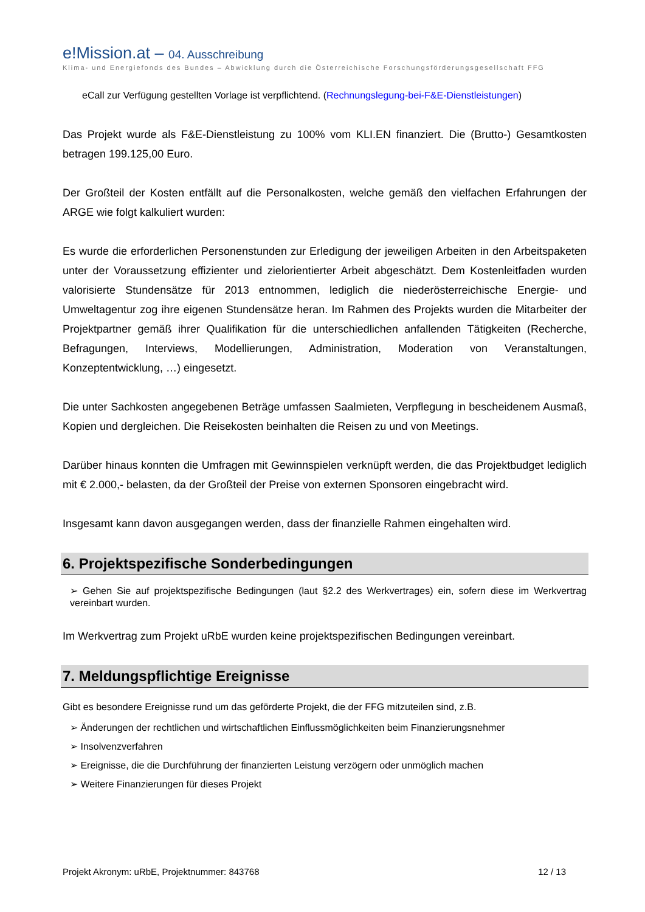e!Mission.at – 04. Ausschreibung
Klima- und Energiefonds des Bundes – Abwicklung durch die Österreichische Forschungsförderungsgesellschaft FFG
eCall zur Verfügung gestellten Vorlage ist verpflichtend. (Rechnungslegung-bei-F&E-Dienstleistungen)
Das Projekt wurde als F&E-Dienstleistung zu 100% vom KLI.EN finanziert. Die (Brutto-) Gesamtkosten betragen 199.125,00 Euro.
Der Großteil der Kosten entfällt auf die Personalkosten, welche gemäß den vielfachen Erfahrungen der ARGE wie folgt kalkuliert wurden:
Es wurde die erforderlichen Personenstunden zur Erledigung der jeweiligen Arbeiten in den Arbeitspaketen unter der Voraussetzung effizienter und zielorientierter Arbeit abgeschätzt. Dem Kostenleitfaden wurden valorisierte Stundensätze für 2013 entnommen, lediglich die niederösterreichische Energie- und Umweltagentur zog ihre eigenen Stundensätze heran. Im Rahmen des Projekts wurden die Mitarbeiter der Projektpartner gemäß ihrer Qualifikation für die unterschiedlichen anfallenden Tätigkeiten (Recherche, Befragungen, Interviews, Modellierungen, Administration, Moderation von Veranstaltungen, Konzeptentwicklung, …) eingesetzt.
Die unter Sachkosten angegebenen Beträge umfassen Saalmieten, Verpflegung in bescheidenem Ausmaß, Kopien und dergleichen. Die Reisekosten beinhalten die Reisen zu und von Meetings.
Darüber hinaus konnten die Umfragen mit Gewinnspielen verknüpft werden, die das Projektbudget lediglich mit € 2.000,- belasten, da der Großteil der Preise von externen Sponsoren eingebracht wird.
Insgesamt kann davon ausgegangen werden, dass der finanzielle Rahmen eingehalten wird.
6. Projektspezifische Sonderbedingungen
➢ Gehen Sie auf projektspezifische Bedingungen (laut §2.2 des Werkvertrages) ein, sofern diese im Werkvertrag vereinbart wurden.
Im Werkvertrag zum Projekt uRbE wurden keine projektspezifischen Bedingungen vereinbart.
7. Meldungspflichtige Ereignisse
Gibt es besondere Ereignisse rund um das geförderte Projekt, die der FFG mitzuteilen sind, z.B.
➢ Änderungen der rechtlichen und wirtschaftlichen Einflussmöglichkeiten beim Finanzierungsnehmer
➢ Insolvenzverfahren
➢ Ereignisse, die die Durchführung der finanzierten Leistung verzögern oder unmöglich machen
➢ Weitere Finanzierungen für dieses Projekt
Projekt Akronym: uRbE, Projektnummer: 843768 12 / 13